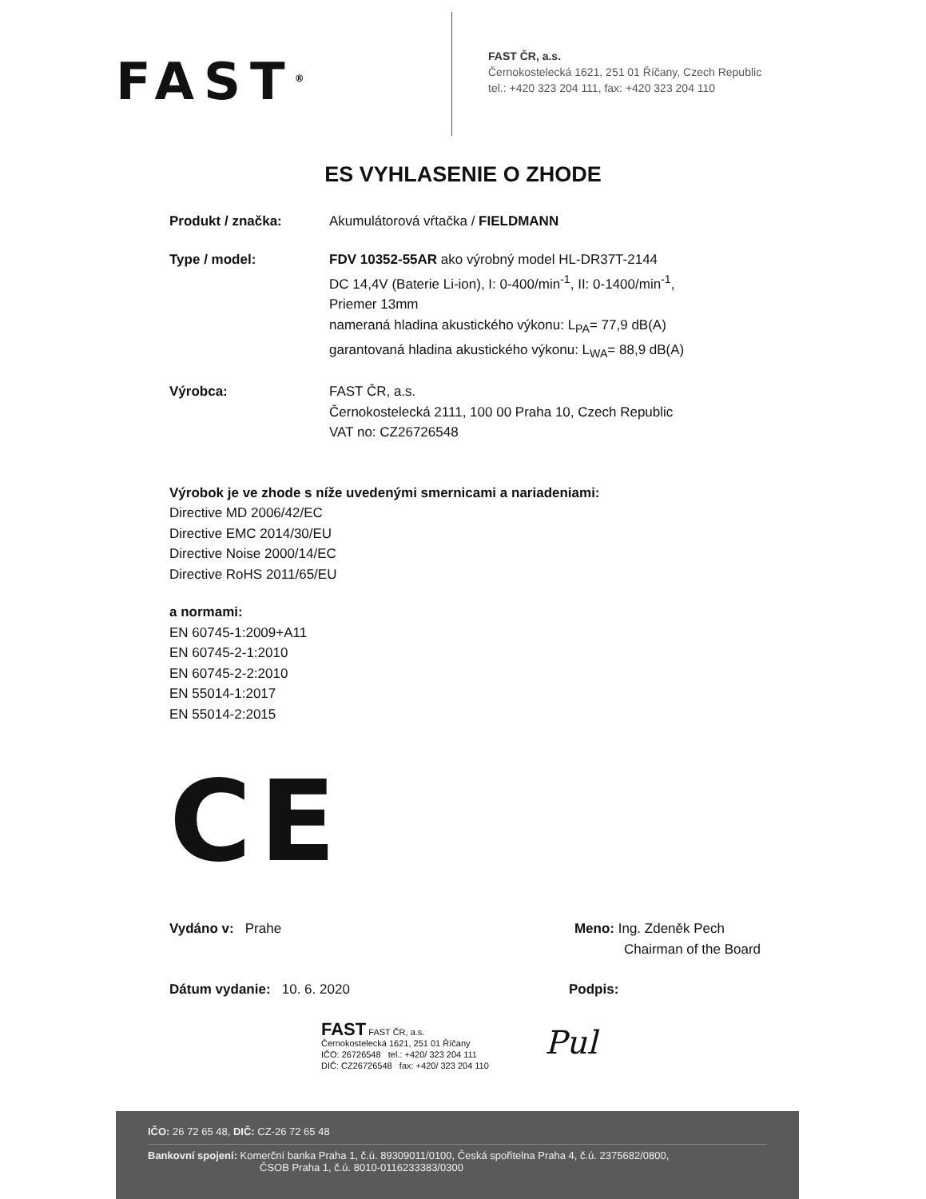FAST<sup>®</sup>
FAST ČR, a.s.
Černokostelecká 1621, 251 01 Říčany, Czech Republic
tel.: +420 323 204 111, fax: +420 323 204 110
ES VYHLASENIE O ZHODE
Produkt / značka: Akumulátorová vŕtačka / FIELDMANN
Type / model: FDV 10352-55AR ako výrobný model HL-DR37T-2144
DC 14,4V (Baterie Li-ion), I: 0-400/min<sup>-1</sup>, II: 0-1400/min<sup>-1</sup>,
Priemer 13mm
nameraná hladina akustického výkonu: L<sub>PA</sub>= 77,9 dB(A)
garantovaná hladina akustického výkonu: L<sub>WA</sub>= 88,9 dB(A)
Výrobca: FAST ČR, a.s.
Černokostelecká 2111, 100 00 Praha 10, Czech Republic
VAT no: CZ26726548
Výrobok je ve zhode s níže uvedenými smernicami a nariadeniami:
Directive MD 2006/42/EC
Directive EMC 2014/30/EU
Directive Noise 2000/14/EC
Directive RoHS 2011/65/EU
a normami:
EN 60745-1:2009+A11
EN 60745-2-1:2010
EN 60745-2-2:2010
EN 55014-1:2017
EN 55014-2:2015
CE
Vydáno v: Prahe Meno: Ing. Zdeněk Pech
Chairman of the Board
Dátum vydanie: 10. 6. 2020 Podpis:
FAST FAST ČR, a.s.
Černokostelecká 1621, 251 01 Říčany
IČO: 26726548 tel.: +420/ 323 204 111
DIČ: CZ26726548 fax: +420/ 323 204 110
Pul
IČO: 26 72 65 48, DIČ: CZ-26 72 65 48
Bankovní spojení: Komerční banka Praha 1, č.ú. 89309011/0100, Česká spořitelna Praha 4, č.ú. 2375682/0800,
ČSOB Praha 1, č.ú. 8010-0116233383/0300